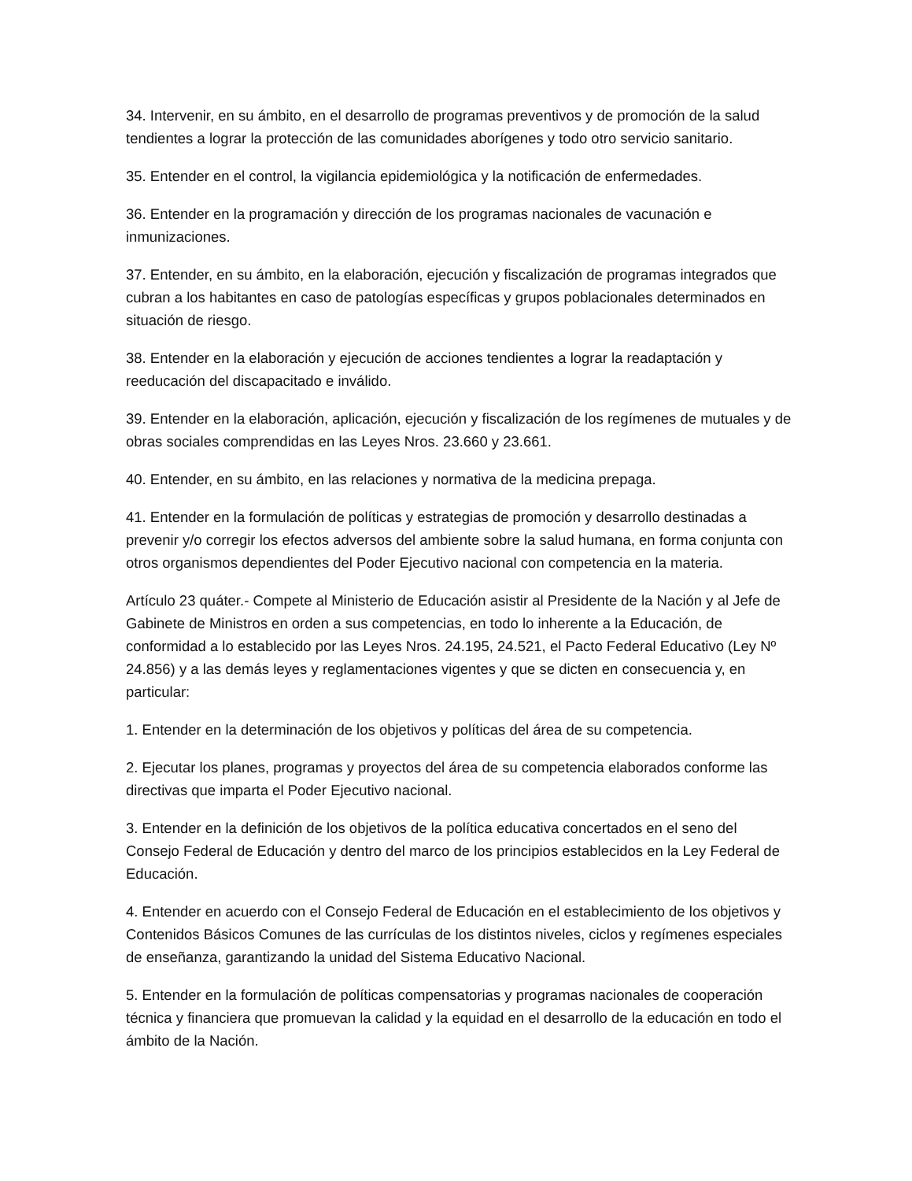34. Intervenir, en su ámbito, en el desarrollo de programas preventivos y de promoción de la salud tendientes a lograr la protección de las comunidades aborígenes y todo otro servicio sanitario.
35. Entender en el control, la vigilancia epidemiológica y la notificación de enfermedades.
36. Entender en la programación y dirección de los programas nacionales de vacunación e inmunizaciones.
37. Entender, en su ámbito, en la elaboración, ejecución y fiscalización de programas integrados que cubran a los habitantes en caso de patologías específicas y grupos poblacionales determinados en situación de riesgo.
38. Entender en la elaboración y ejecución de acciones tendientes a lograr la readaptación y reeducación del discapacitado e inválido.
39. Entender en la elaboración, aplicación, ejecución y fiscalización de los regímenes de mutuales y de obras sociales comprendidas en las Leyes Nros. 23.660 y 23.661.
40. Entender, en su ámbito, en las relaciones y normativa de la medicina prepaga.
41. Entender en la formulación de políticas y estrategias de promoción y desarrollo destinadas a prevenir y/o corregir los efectos adversos del ambiente sobre la salud humana, en forma conjunta con otros organismos dependientes del Poder Ejecutivo nacional con competencia en la materia.
Artículo 23 quáter.- Compete al Ministerio de Educación asistir al Presidente de la Nación y al Jefe de Gabinete de Ministros en orden a sus competencias, en todo lo inherente a la Educación, de conformidad a lo establecido por las Leyes Nros. 24.195, 24.521, el Pacto Federal Educativo (Ley Nº 24.856) y a las demás leyes y reglamentaciones vigentes y que se dicten en consecuencia y, en particular:
1. Entender en la determinación de los objetivos y políticas del área de su competencia.
2. Ejecutar los planes, programas y proyectos del área de su competencia elaborados conforme las directivas que imparta el Poder Ejecutivo nacional.
3. Entender en la definición de los objetivos de la política educativa concertados en el seno del Consejo Federal de Educación y dentro del marco de los principios establecidos en la Ley Federal de Educación.
4. Entender en acuerdo con el Consejo Federal de Educación en el establecimiento de los objetivos y Contenidos Básicos Comunes de las currículas de los distintos niveles, ciclos y regímenes especiales de enseñanza, garantizando la unidad del Sistema Educativo Nacional.
5. Entender en la formulación de políticas compensatorias y programas nacionales de cooperación técnica y financiera que promuevan la calidad y la equidad en el desarrollo de la educación en todo el ámbito de la Nación.